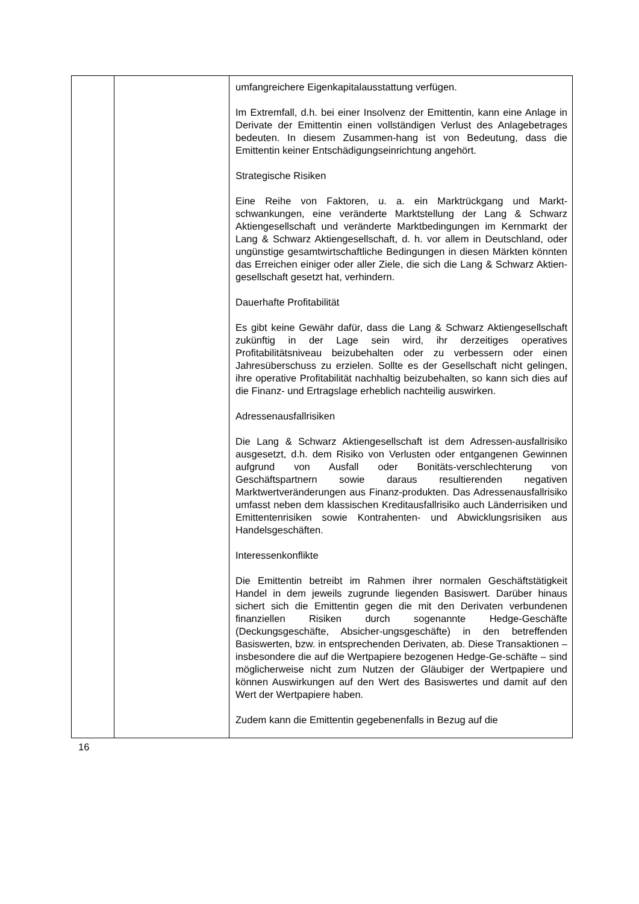| | | umfangreichere Eigenkapitalausstattung verfügen. Im Extremfall, d.h. bei einer Insolvenz der Emittentin, kann eine Anlage in Derivate der Emittentin einen vollständigen Verlust des Anlagebetrages bedeuten. In diesem Zusammen-hang ist von Bedeutung, dass die Emittentin keiner Entschädigungseinrichtung angehört. Strategische Risiken Eine Reihe von Faktoren, u. a. ein Marktrückgang und Markt-schwankungen, eine veränderte Marktstellung der Lang & Schwarz Aktiengesellschaft und veränderte Marktbedingungen im Kernmarkt der Lang & Schwarz Aktiengesellschaft, d. h. vor allem in Deutschland, oder ungünstige gesamtwirtschaftliche Bedingungen in diesen Märkten könnten das Erreichen einiger oder aller Ziele, die sich die Lang & Schwarz Aktien-gesellschaft gesetzt hat, verhindern. Dauerhafte Profitabilität Es gibt keine Gewähr dafür, dass die Lang & Schwarz Aktiengesellschaft zukünftig in der Lage sein wird, ihr derzeitiges operatives Profitabilitätsniveau beizubehalten oder zu verbessern oder einen Jahresüberschuss zu erzielen. Sollte es der Gesellschaft nicht gelingen, ihre operative Profitabilität nachhaltig beizubehalten, so kann sich dies auf die Finanz- und Ertragslage erheblich nachteilig auswirken. Adressenausfallrisiken Die Lang & Schwarz Aktiengesellschaft ist dem Adressen-ausfallrisiko ausgesetzt, d.h. dem Risiko von Verlusten oder entgangenen Gewinnen aufgrund von Ausfall oder Bonitäts-verschlechterung von Geschäftspartnern sowie daraus resultierenden negativen Marktwertveränderungen aus Finanz-produkten. Das Adressenausfallrisiko umfasst neben dem klassischen Kreditausfallrisiko auch Länderrisiken und Emittentenrisiken sowie Kontrahenten- und Abwicklungsrisiken aus Handelsgeschäften. Interessenkonflikte Die Emittentin betreibt im Rahmen ihrer normalen Geschäftstätigkeit Handel in dem jeweils zugrunde liegenden Basiswert. Darüber hinaus sichert sich die Emittentin gegen die mit den Derivaten verbundenen finanziellen Risiken durch sogenannte Hedge-Geschäfte (Deckungsgeschäfte, Absicher-ungsgeschäfte) in den betreffenden Basiswerten, bzw. in entsprechenden Derivaten, ab. Diese Transaktionen – insbesondere die auf die Wertpapiere bezogenen Hedge-Ge-schäfte – sind möglicherweise nicht zum Nutzen der Gläubiger der Wertpapiere und können Auswirkungen auf den Wert des Basiswertes und damit auf den Wert der Wertpapiere haben. Zudem kann die Emittentin gegebenenfalls in Bezug auf die |
16